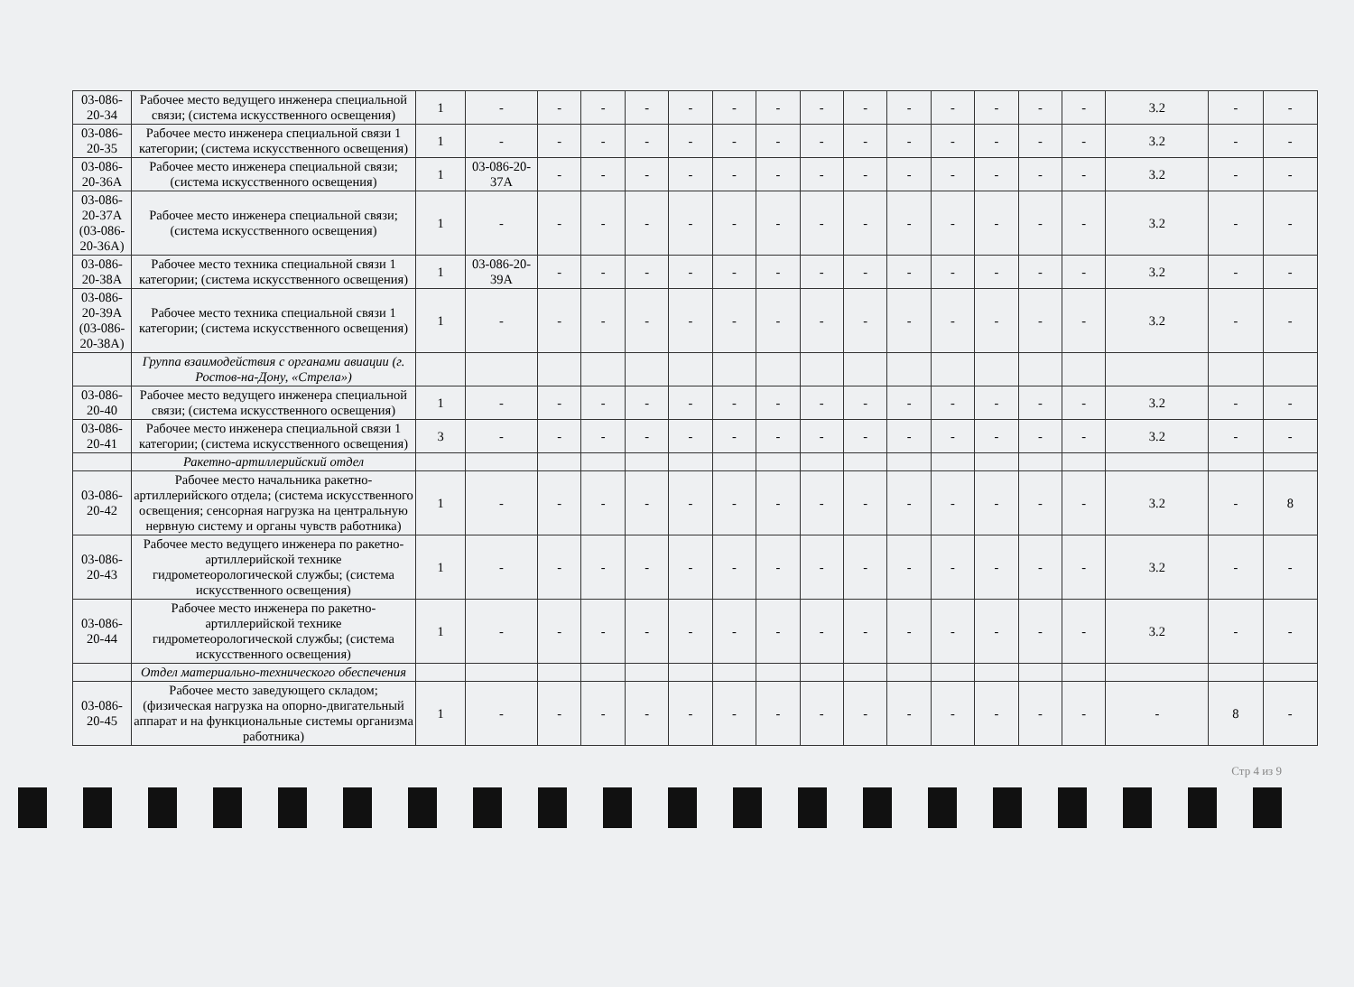| 03-086-20-34 | Рабочее место ведущего инженера специальной связи; (система искусственного освещения) | 1 | - | - | - | - | - | - | - | - | - | - | - | - | - | - | 3.2 | - | - |
| 03-086-20-35 | Рабочее место инженера специальной связи 1 категории; (система искусственного освещения) | 1 | - | - | - | - | - | - | - | - | - | - | - | - | - | - | 3.2 | - | - |
| 03-086-20-36А | Рабочее место инженера специальной связи; (система искусственного освещения) | 1 | 03-086-20-37А | - | - | - | - | - | - | - | - | - | - | - | - | - | 3.2 | - | - |
| 03-086-20-37А (03-086-20-36А) | Рабочее место инженера специальной связи; (система искусственного освещения) | 1 | - | - | - | - | - | - | - | - | - | - | - | - | - | - | 3.2 | - | - |
| 03-086-20-38А | Рабочее место техника специальной связи 1 категории; (система искусственного освещения) | 1 | 03-086-20-39А | - | - | - | - | - | - | - | - | - | - | - | - | - | 3.2 | - | - |
| 03-086-20-39А (03-086-20-38А) | Рабочее место техника специальной связи 1 категории; (система искусственного освещения) | 1 | - | - | - | - | - | - | - | - | - | - | - | - | - | - | 3.2 | - | - |
| | Группа взаимодействия с органами авиации (г. Ростов-на-Дону, «Стрела») | | | | | | | | | | | | | | | | | | |
| 03-086-20-40 | Рабочее место ведущего инженера специальной связи; (система искусственного освещения) | 1 | - | - | - | - | - | - | - | - | - | - | - | - | - | - | 3.2 | - | - |
| 03-086-20-41 | Рабочее место инженера специальной связи 1 категории; (система искусственного освещения) | 3 | - | - | - | - | - | - | - | - | - | - | - | - | - | - | 3.2 | - | - |
| | Ракетно-артиллерийский отдел | | | | | | | | | | | | | | | | | | |
| 03-086-20-42 | Рабочее место начальника ракетно-артиллерийского отдела; (система искусственного освещения; сенсорная нагрузка на центральную нервную систему и органы чувств работника) | 1 | - | - | - | - | - | - | - | - | - | - | - | - | - | - | 3.2 | - | 8 |
| 03-086-20-43 | Рабочее место ведущего инженера по ракетно-артиллерийской технике гидрометеорологической службы; (система искусственного освещения) | 1 | - | - | - | - | - | - | - | - | - | - | - | - | - | - | 3.2 | - | - |
| 03-086-20-44 | Рабочее место инженера по ракетно-артиллерийской технике гидрометеорологической службы; (система искусственного освещения) | 1 | - | - | - | - | - | - | - | - | - | - | - | - | - | - | 3.2 | - | - |
| | Отдел материально-технического обеспечения | | | | | | | | | | | | | | | | | | |
| 03-086-20-45 | Рабочее место заведующего складом; (физическая нагрузка на опорно-двигательный аппарат и на функциональные системы организма работника) | 1 | - | - | - | - | - | - | - | - | - | - | - | - | - | - | - | 8 | - |
Стр 4 из 9